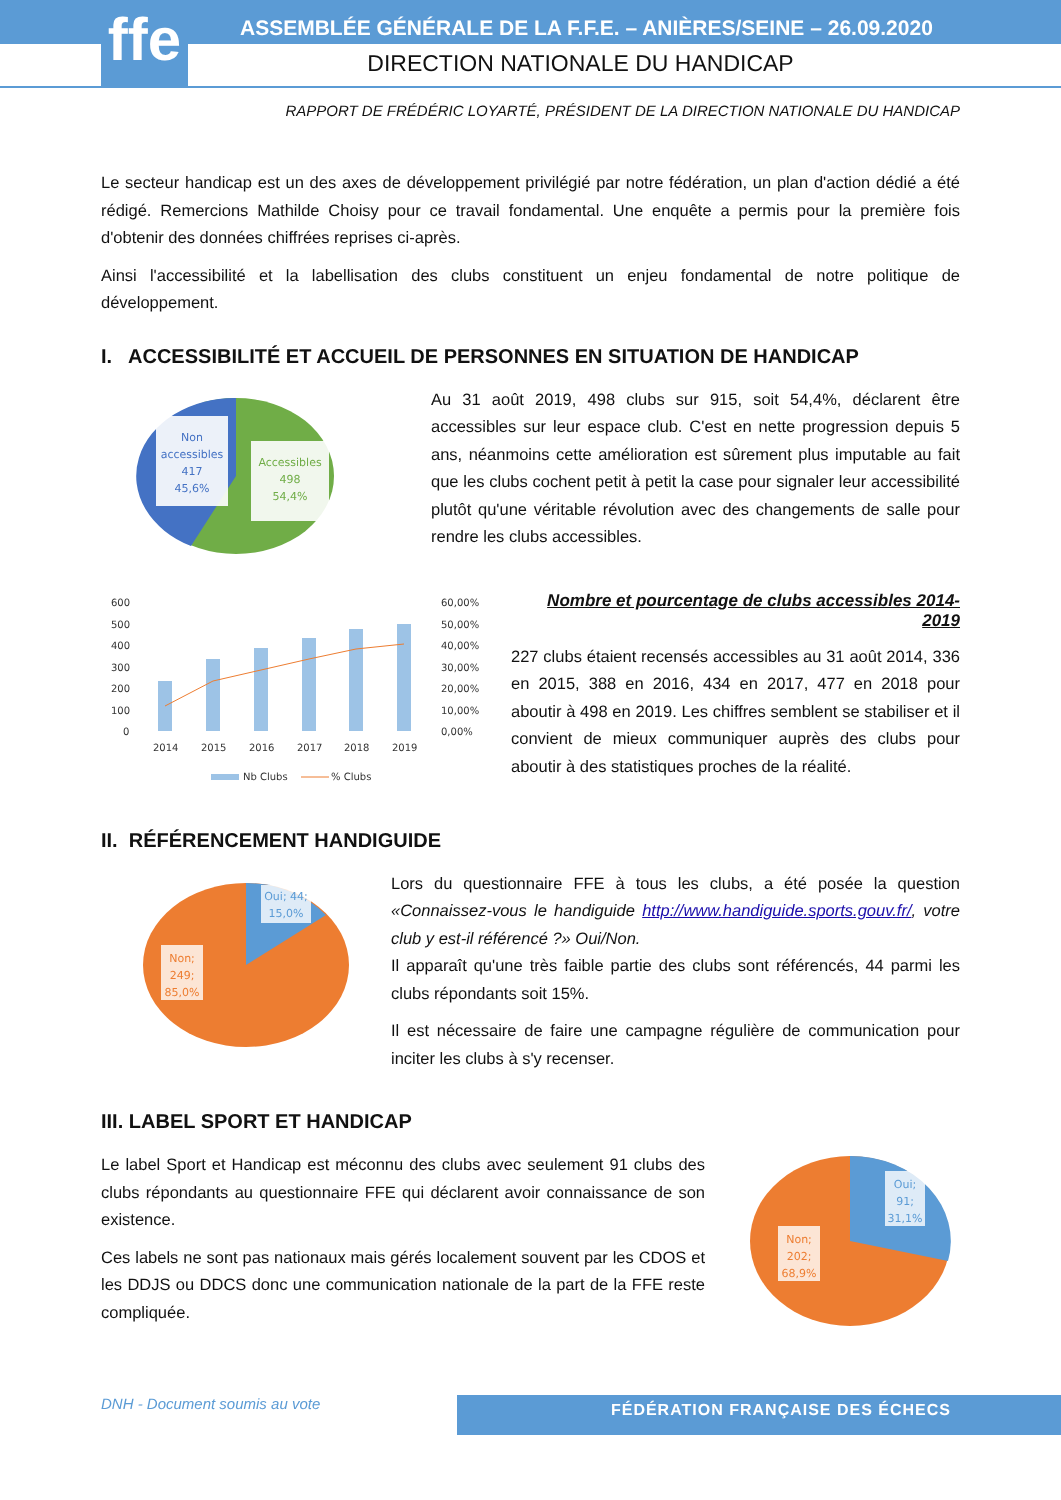ffe
ASSEMBLÉE GÉNÉRALE DE LA F.F.E. – ANIÈRES/SEINE – 26.09.2020
DIRECTION NATIONALE DU HANDICAP
RAPPORT DE FRÉDÉRIC LOYARTÉ, PRÉSIDENT DE LA DIRECTION NATIONALE DU HANDICAP
Le secteur handicap est un des axes de développement privilégié par notre fédération, un plan d'action dédié a été rédigé. Remercions Mathilde Choisy pour ce travail fondamental. Une enquête a permis pour la première fois d'obtenir des données chiffrées reprises ci-après.
Ainsi l'accessibilité et la labellisation des clubs constituent un enjeu fondamental de notre politique de développement.
I. ACCESSIBILITÉ ET ACCUEIL DE PERSONNES EN SITUATION DE HANDICAP
Non
accessibles
417
45,6%
Accessibles
498
54,4%
Au 31 août 2019, 498 clubs sur 915, soit 54,4%, déclarent être accessibles sur leur espace club. C'est en nette progression depuis 5 ans, néanmoins cette amélioration est sûrement plus imputable au fait que les clubs cochent petit à petit la case pour signaler leur accessibilité plutôt qu'une véritable révolution avec des changements de salle pour rendre les clubs accessibles.
600
500
400
300
200
100
0
60,00%
50,00%
40,00%
30,00%
20,00%
10,00%
0,00%
2014
2015
2016
2017
2018
2019
Nb Clubs
% Clubs
Nombre et pourcentage de clubs accessibles 2014-2019
227 clubs étaient recensés accessibles au 31 août 2014, 336 en 2015, 388 en 2016, 434 en 2017, 477 en 2018 pour aboutir à 498 en 2019. Les chiffres semblent se stabiliser et il convient de mieux communiquer auprès des clubs pour aboutir à des statistiques proches de la réalité.
II. RÉFÉRENCEMENT HANDIGUIDE
Oui; 44;
15,0%
Non;
249;
85,0%
Lors du questionnaire FFE à tous les clubs, a été posée la question «Connaissez-vous le handiguide http://www.handiguide.sports.gouv.fr/, votre club y est-il référencé ?» Oui/Non.
Il apparaît qu'une très faible partie des clubs sont référencés, 44 parmi les clubs répondants soit 15%.
Il est nécessaire de faire une campagne régulière de communication pour inciter les clubs à s'y recenser.
III. LABEL SPORT ET HANDICAP
Le label Sport et Handicap est méconnu des clubs avec seulement 91 clubs des clubs répondants au questionnaire FFE qui déclarent avoir connaissance de son existence.
Ces labels ne sont pas nationaux mais gérés localement souvent par les CDOS et les DDJS ou DDCS donc une communication nationale de la part de la FFE reste compliquée.
Oui;
91;
31,1%
Non;
202;
68,9%
DNH - Document soumis au vote FÉDÉRATION FRANÇAISE DES ÉCHECS